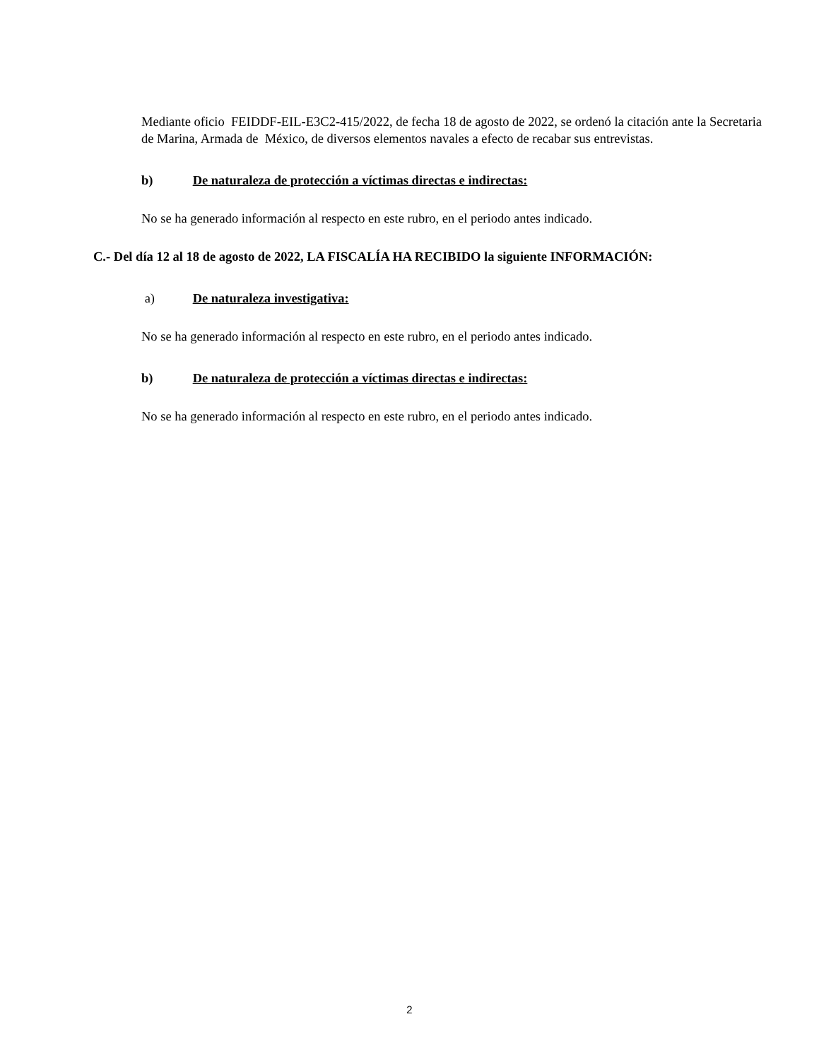Mediante oficio FEIDDF-EIL-E3C2-415/2022, de fecha 18 de agosto de 2022, se ordenó la citación ante la Secretaria de Marina, Armada de México, de diversos elementos navales a efecto de recabar sus entrevistas.
b) De naturaleza de protección a víctimas directas e indirectas:
No se ha generado información al respecto en este rubro, en el periodo antes indicado.
C.- Del día 12 al 18 de agosto de 2022, LA FISCALÍA HA RECIBIDO la siguiente INFORMACIÓN:
a) De naturaleza investigativa:
No se ha generado información al respecto en este rubro, en el periodo antes indicado.
b) De naturaleza de protección a víctimas directas e indirectas:
No se ha generado información al respecto en este rubro, en el periodo antes indicado.
2